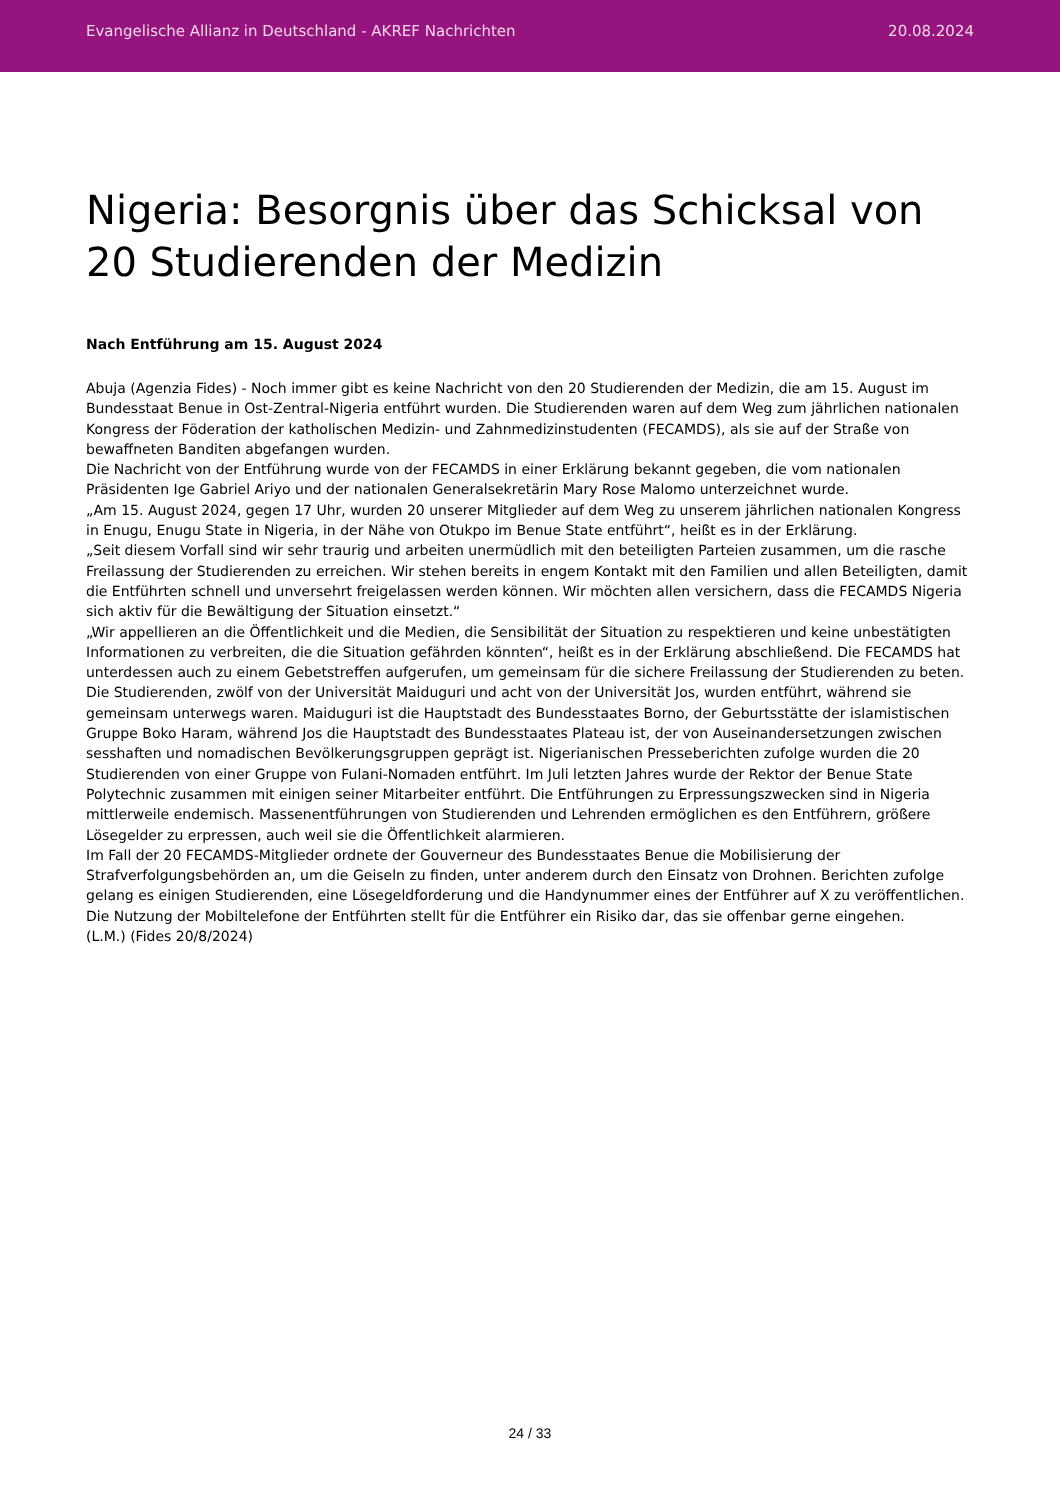Evangelische Allianz in Deutschland - AKREF Nachrichten 20.08.2024
Nigeria: Besorgnis über das Schicksal von 20 Studierenden der Medizin
Nach Entführung am 15. August 2024
Abuja (Agenzia Fides) - Noch immer gibt es keine Nachricht von den 20 Studierenden der Medizin, die am 15. August im Bundesstaat Benue in Ost-Zentral-Nigeria entführt wurden. Die Studierenden waren auf dem Weg zum jährlichen nationalen Kongress der Föderation der katholischen Medizin- und Zahnmedizinstudenten (FECAMDS), als sie auf der Straße von bewaffneten Banditen abgefangen wurden.
Die Nachricht von der Entführung wurde von der FECAMDS in einer Erklärung bekannt gegeben, die vom nationalen Präsidenten Ige Gabriel Ariyo und der nationalen Generalsekretärin Mary Rose Malomo unterzeichnet wurde.
„Am 15. August 2024, gegen 17 Uhr, wurden 20 unserer Mitglieder auf dem Weg zu unserem jährlichen nationalen Kongress in Enugu, Enugu State in Nigeria, in der Nähe von Otukpo im Benue State entführt“, heißt es in der Erklärung.
„Seit diesem Vorfall sind wir sehr traurig und arbeiten unermüdlich mit den beteiligten Parteien zusammen, um die rasche Freilassung der Studierenden zu erreichen. Wir stehen bereits in engem Kontakt mit den Familien und allen Beteiligten, damit die Entführten schnell und unversehrt freigelassen werden können. Wir möchten allen versichern, dass die FECAMDS Nigeria sich aktiv für die Bewältigung der Situation einsetzt.“
„Wir appellieren an die Öffentlichkeit und die Medien, die Sensibilität der Situation zu respektieren und keine unbestätigten Informationen zu verbreiten, die die Situation gefährden könnten“, heißt es in der Erklärung abschließend. Die FECAMDS hat unterdessen auch zu einem Gebetstreffen aufgerufen, um gemeinsam für die sichere Freilassung der Studierenden zu beten.
Die Studierenden, zwölf von der Universität Maiduguri und acht von der Universität Jos, wurden entführt, während sie gemeinsam unterwegs waren. Maiduguri ist die Hauptstadt des Bundesstaates Borno, der Geburtsstätte der islamistischen Gruppe Boko Haram, während Jos die Hauptstadt des Bundesstaates Plateau ist, der von Auseinandersetzungen zwischen sesshaften und nomadischen Bevölkerungsgruppen geprägt ist. Nigerianischen Presseberichten zufolge wurden die 20 Studierenden von einer Gruppe von Fulani-Nomaden entführt. Im Juli letzten Jahres wurde der Rektor der Benue State Polytechnic zusammen mit einigen seiner Mitarbeiter entführt. Die Entführungen zu Erpressungszwecken sind in Nigeria mittlerweile endemisch. Massenentführungen von Studierenden und Lehrenden ermöglichen es den Entführern, größere Lösegelder zu erpressen, auch weil sie die Öffentlichkeit alarmieren.
Im Fall der 20 FECAMDS-Mitglieder ordnete der Gouverneur des Bundesstaates Benue die Mobilisierung der Strafverfolgungsbehörden an, um die Geiseln zu finden, unter anderem durch den Einsatz von Drohnen. Berichten zufolge gelang es einigen Studierenden, eine Lösegeldforderung und die Handynummer eines der Entführer auf X zu veröffentlichen. Die Nutzung der Mobiltelefone der Entführten stellt für die Entführer ein Risiko dar, das sie offenbar gerne eingehen.
(L.M.) (Fides 20/8/2024)
24 / 33